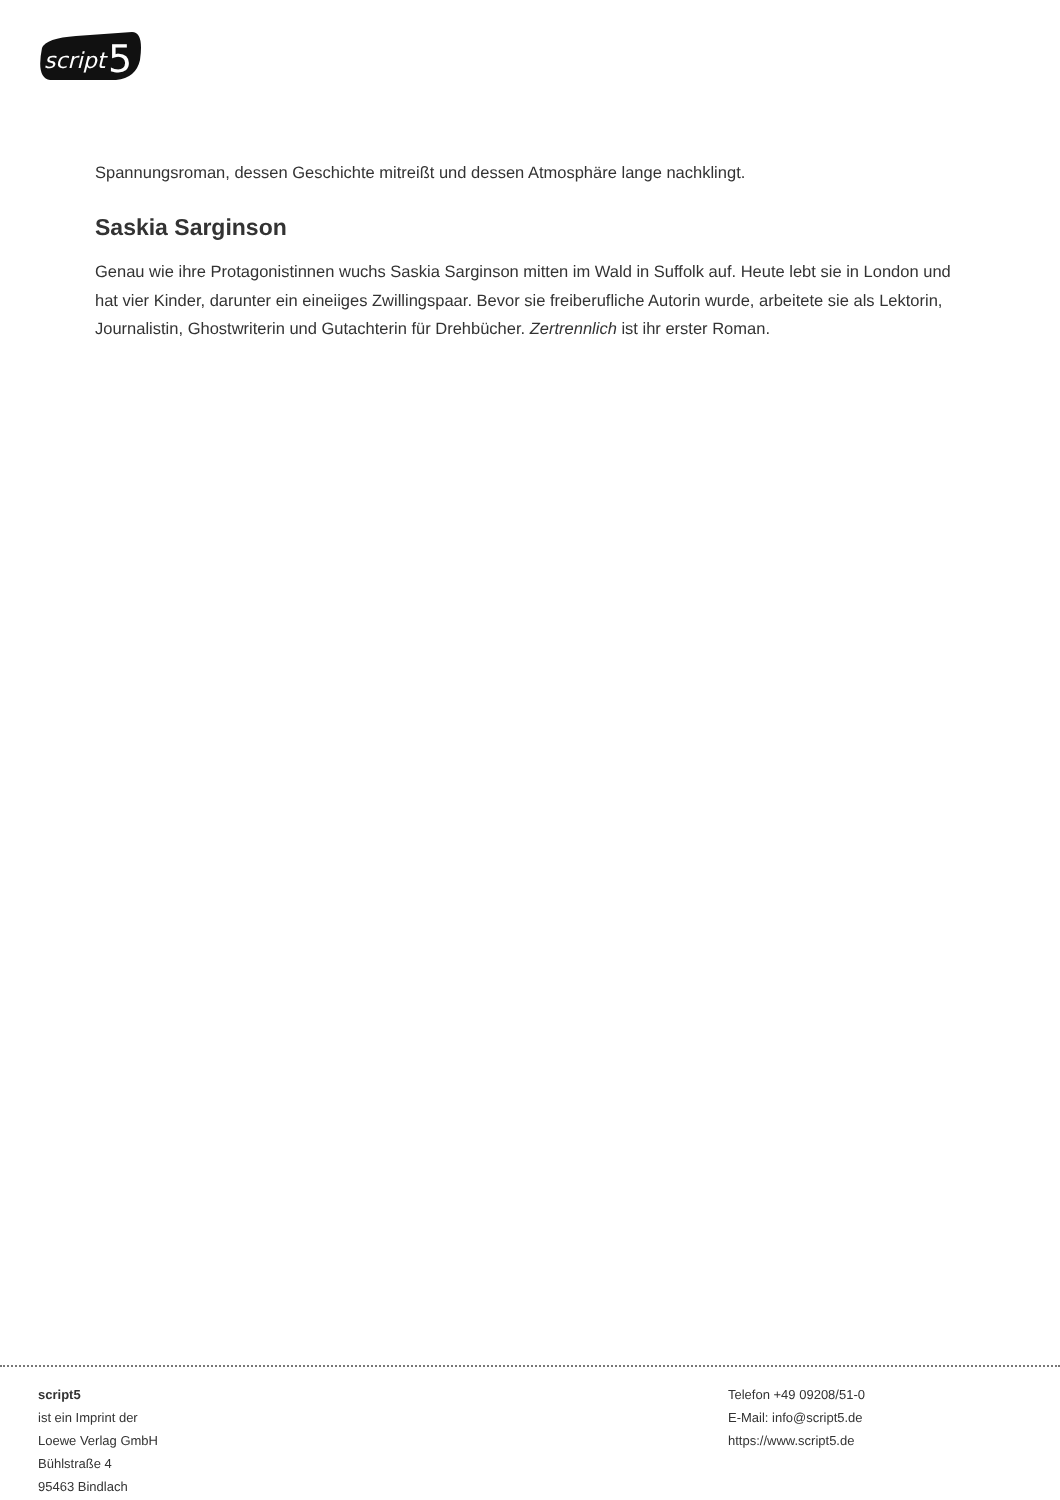script
5
Spannungsroman, dessen Geschichte mitreißt und dessen Atmosphäre lange nachklingt.
Saskia Sarginson
Genau wie ihre Protagonistinnen wuchs Saskia Sarginson mitten im Wald in Suffolk auf. Heute lebt sie in London und hat vier Kinder, darunter ein eineiiges Zwillingspaar. Bevor sie freiberufliche Autorin wurde, arbeitete sie als Lektorin, Journalistin, Ghostwriterin und Gutachterin für Drehbücher. Zertrennlich ist ihr erster Roman.
script5
ist ein Imprint der
Loewe Verlag GmbH
Bühlstraße 4
95463 Bindlach
Telefon +49 09208/51-0
E-Mail: info@script5.de
https://www.script5.de